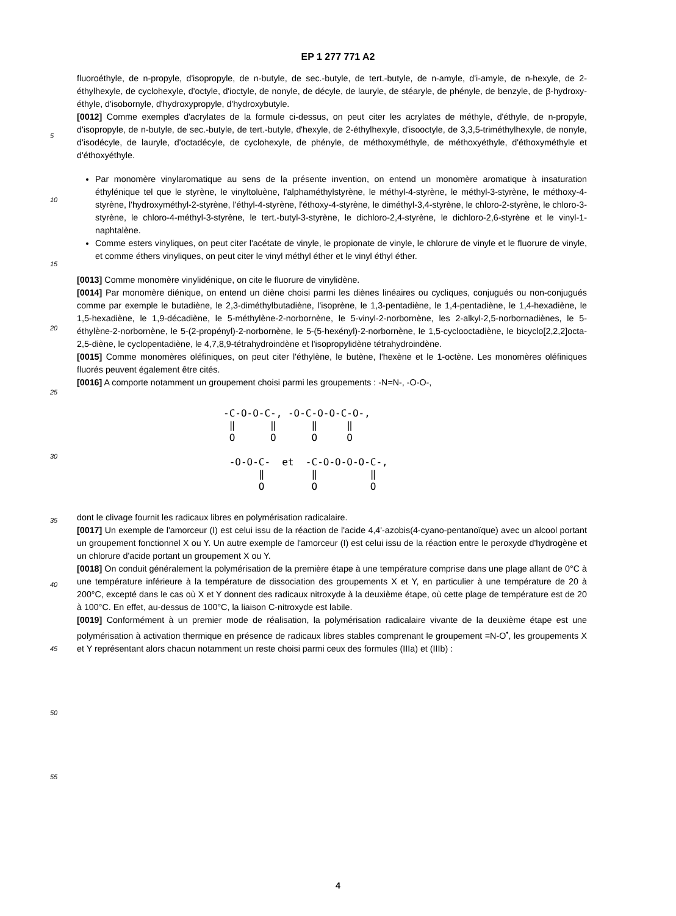EP 1 277 771 A2
5
10
15
20
25
30
35
40
45
50
55
fluoroéthyle, de n-propyle, d'isopropyle, de n-butyle, de sec.-butyle, de tert.-butyle, de n-amyle, d'i-amyle, de n-hexyle, de 2-éthylhexyle, de cyclohexyle, d'octyle, d'ioctyle, de nonyle, de décyle, de lauryle, de stéaryle, de phényle, de benzyle, de β-hydroxy-éthyle, d'isobornyle, d'hydroxypropyle, d'hydroxybutyle.
[0012] Comme exemples d'acrylates de la formule ci-dessus, on peut citer les acrylates de méthyle, d'éthyle, de n-propyle, d'isopropyle, de n-butyle, de sec.-butyle, de tert.-butyle, d'hexyle, de 2-éthylhexyle, d'isooctyle, de 3,3,5-triméthylhexyle, de nonyle, d'isodécyle, de lauryle, d'octadécyle, de cyclohexyle, de phényle, de méthoxyméthyle, de méthoxyéthyle, d'éthoxyméthyle et d'éthoxyéthyle.
Par monomère vinylaromatique au sens de la présente invention, on entend un monomère aromatique à insaturation éthylénique tel que le styrène, le vinyltoluène, l'alphaméthylstyrène, le méthyl-4-styrène, le méthyl-3-styrène, le méthoxy-4-styrène, l'hydroxyméthyl-2-styrène, l'éthyl-4-styrène, l'éthoxy-4-styrène, le diméthyl-3,4-styrène, le chloro-2-styrène, le chloro-3-styrène, le chloro-4-méthyl-3-styrène, le tert.-butyl-3-styrène, le dichloro-2,4-styrène, le dichloro-2,6-styrène et le vinyl-1-naphtalène.
Comme esters vinyliques, on peut citer l'acétate de vinyle, le propionate de vinyle, le chlorure de vinyle et le fluorure de vinyle, et comme éthers vinyliques, on peut citer le vinyl méthyl éther et le vinyl éthyl éther.
[0013] Comme monomère vinylidénique, on cite le fluorure de vinylidène.
[0014] Par monomère diénique, on entend un diène choisi parmi les diènes linéaires ou cycliques, conjugués ou non-conjugués comme par exemple le butadiène, le 2,3-diméthylbutadiène, l'isoprène, le 1,3-pentadiène, le 1,4-pentadiène, le 1,4-hexadiène, le 1,5-hexadiène, le 1,9-décadiène, le 5-méthylène-2-norbornène, le 5-vinyl-2-norbornène, les 2-alkyl-2,5-norbornadiènes, le 5-éthylène-2-norbornène, le 5-(2-propényl)-2-norbornène, le 5-(5-hexényl)-2-norbornène, le 1,5-cyclooctadiène, le bicyclo[2,2,2]octa-2,5-diène, le cyclopentadiène, le 4,7,8,9-tétrahydroindène et l'isopropylidène tétrahydroindène.
[0015] Comme monomères oléfiniques, on peut citer l'éthylène, le butène, l'hexène et le 1-octène. Les monomères oléfiniques fluorés peuvent également être cités.
[0016] A comporte notamment un groupement choisi parmi les groupements : -N=N-, -O-O-,
-C-O-O-C-, -O-C-O-O-C-O-, ‖ ‖ ‖ ‖ O O O O -O-O-C- et -C-O-O-O-O-C-, ‖ ‖ ‖ O O O
dont le clivage fournit les radicaux libres en polymérisation radicalaire.
[0017] Un exemple de l'amorceur (I) est celui issu de la réaction de l'acide 4,4'-azobis(4-cyano-pentanoïque) avec un alcool portant un groupement fonctionnel X ou Y. Un autre exemple de l'amorceur (I) est celui issu de la réaction entre le peroxyde d'hydrogène et un chlorure d'acide portant un groupement X ou Y.
[0018] On conduit généralement la polymérisation de la première étape à une température comprise dans une plage allant de 0°C à une température inférieure à la température de dissociation des groupements X et Y, en particulier à une température de 20 à 200°C, excepté dans le cas où X et Y donnent des radicaux nitroxyde à la deuxième étape, où cette plage de température est de 20 à 100°C. En effet, au-dessus de 100°C, la liaison C-nitroxyde est labile.
[0019] Conformément à un premier mode de réalisation, la polymérisation radicalaire vivante de la deuxième étape est une polymérisation à activation thermique en présence de radicaux libres stables comprenant le groupement =N-O<sup>•</sup>, les groupements X et Y représentant alors chacun notamment un reste choisi parmi ceux des formules (IIIa) et (IIIb) :
4